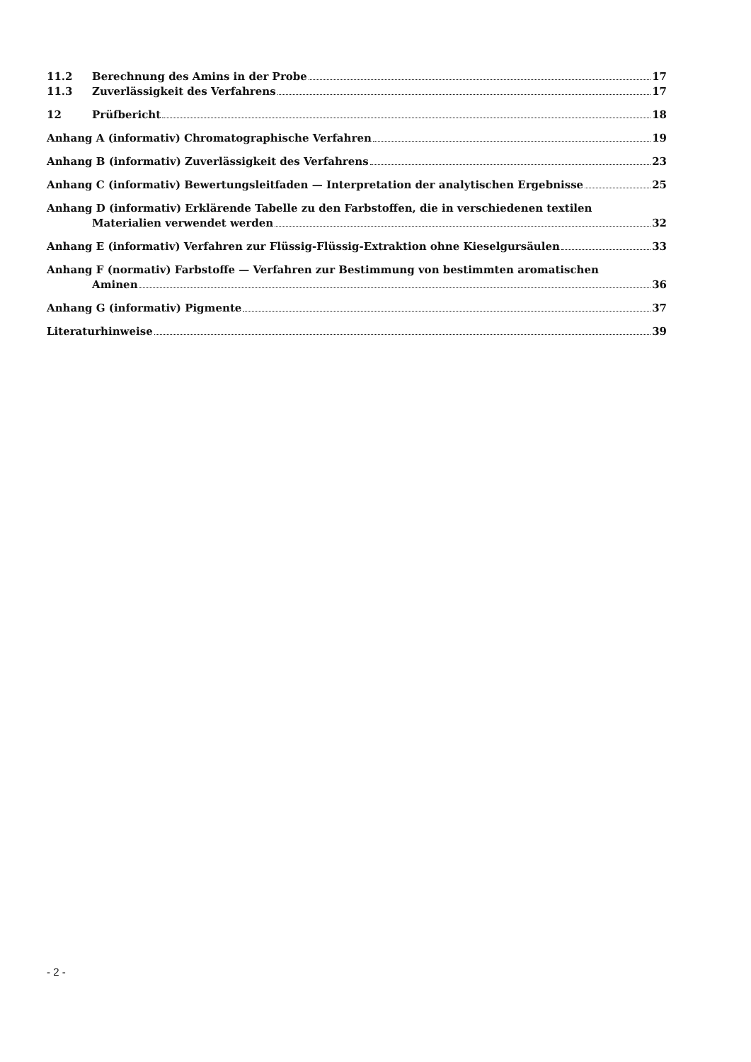11.2 Berechnung des Amins in der Probe 17
11.3 Zuverlässigkeit des Verfahrens 17
12 Prüfbericht 18
Anhang A (informativ) Chromatographische Verfahren 19
Anhang B (informativ) Zuverlässigkeit des Verfahrens 23
Anhang C (informativ) Bewertungsleitfaden — Interpretation der analytischen Ergebnisse 25
Anhang D (informativ) Erklärende Tabelle zu den Farbstoffen, die in verschiedenen textilen
Materialien verwendet werden 32
Anhang E (informativ) Verfahren zur Flüssig-Flüssig-Extraktion ohne Kieselgursäulen 33
Anhang F (normativ) Farbstoffe — Verfahren zur Bestimmung von bestimmten aromatischen
Aminen 36
Anhang G (informativ) Pigmente 37
Literaturhinweise 39
- 2 -